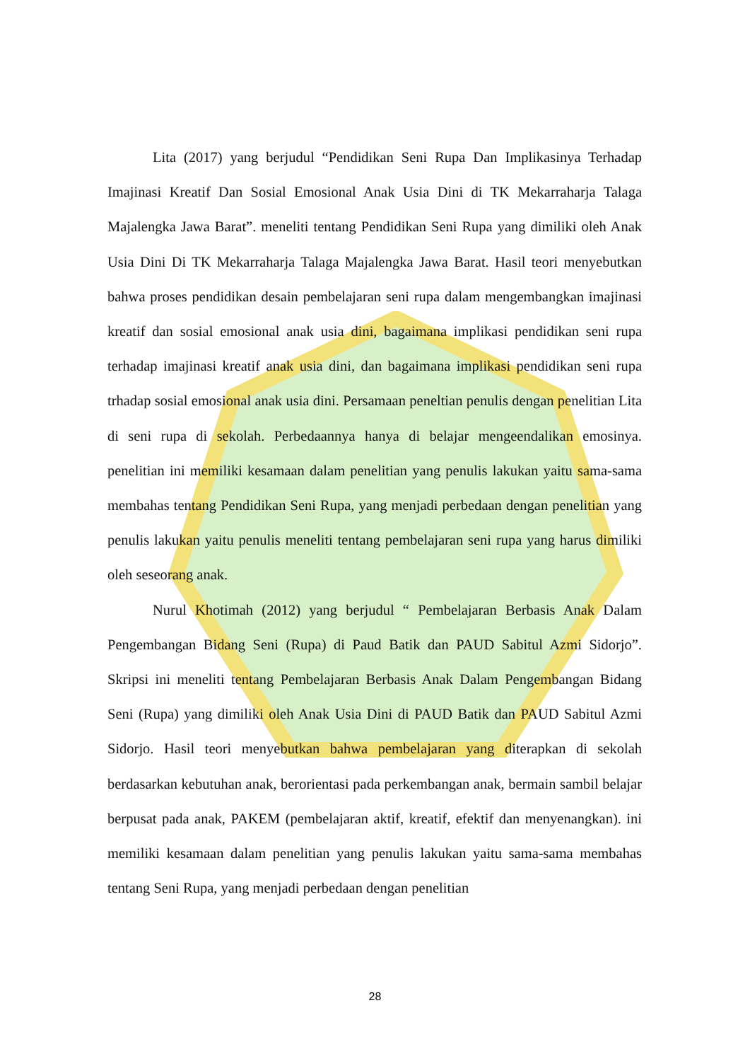Lita (2017) yang berjudul “Pendidikan Seni Rupa Dan Implikasinya Terhadap Imajinasi Kreatif Dan Sosial Emosional Anak Usia Dini di TK Mekarraharja Talaga Majalengka Jawa Barat”. meneliti tentang Pendidikan Seni Rupa yang dimiliki oleh Anak Usia Dini Di TK Mekarraharja Talaga Majalengka Jawa Barat. Hasil teori menyebutkan bahwa proses pendidikan desain pembelajaran seni rupa dalam mengembangkan imajinasi kreatif dan sosial emosional anak usia dini, bagaimana implikasi pendidikan seni rupa terhadap imajinasi kreatif anak usia dini, dan bagaimana implikasi pendidikan seni rupa trhadap sosial emosional anak usia dini. Persamaan peneltian penulis dengan penelitian Lita di seni rupa di sekolah. Perbedaannya hanya di belajar mengeendalikan emosinya. penelitian ini memiliki kesamaan dalam penelitian yang penulis lakukan yaitu sama-sama membahas tentang Pendidikan Seni Rupa, yang menjadi perbedaan dengan penelitian yang penulis lakukan yaitu penulis meneliti tentang pembelajaran seni rupa yang harus dimiliki oleh seseorang anak.
Nurul Khotimah (2012) yang berjudul “ Pembelajaran Berbasis Anak Dalam Pengembangan Bidang Seni (Rupa) di Paud Batik dan PAUD Sabitul Azmi Sidorjo”. Skripsi ini meneliti tentang Pembelajaran Berbasis Anak Dalam Pengembangan Bidang Seni (Rupa) yang dimiliki oleh Anak Usia Dini di PAUD Batik dan PAUD Sabitul Azmi Sidorjo. Hasil teori menyebutkan bahwa pembelajaran yang diterapkan di sekolah berdasarkan kebutuhan anak, berorientasi pada perkembangan anak, bermain sambil belajar berpusat pada anak, PAKEM (pembelajaran aktif, kreatif, efektif dan menyenangkan). ini memiliki kesamaan dalam penelitian yang penulis lakukan yaitu sama-sama membahas tentang Seni Rupa, yang menjadi perbedaan dengan penelitian
28